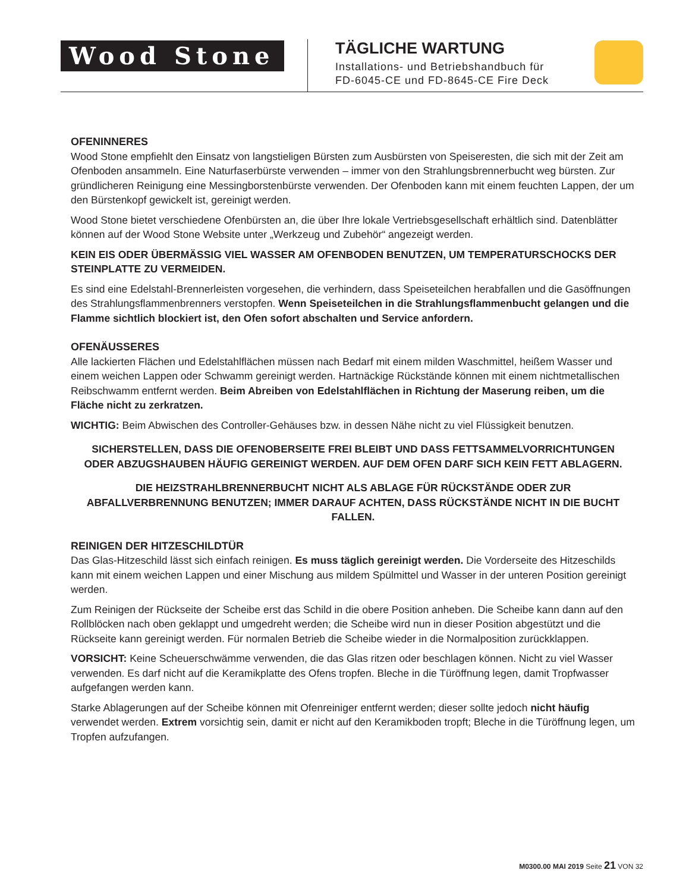Wood Stone
TÄGLICHE WARTUNG
Installations- und Betriebshandbuch für
FD-6045-CE und FD-8645-CE Fire Deck
OFENINNERES
Wood Stone empfiehlt den Einsatz von langstieligen Bürsten zum Ausbürsten von Speiseresten, die sich mit der Zeit am Ofenboden ansammeln. Eine Naturfaserbürste verwenden – immer von den Strahlungsbrennerbucht weg bürsten. Zur gründlicheren Reinigung eine Messingborstenbürste verwenden. Der Ofenboden kann mit einem feuchten Lappen, der um den Bürstenkopf gewickelt ist, gereinigt werden.
Wood Stone bietet verschiedene Ofenbürsten an, die über Ihre lokale Vertriebsgesellschaft erhältlich sind. Datenblätter können auf der Wood Stone Website unter „Werkzeug und Zubehör“ angezeigt werden.
KEIN EIS ODER ÜBERMÄSSIG VIEL WASSER AM OFENBODEN BENUTZEN, UM TEMPERATURSCHOCKS DER STEINPLATTE ZU VERMEIDEN.
Es sind eine Edelstahl-Brennerleisten vorgesehen, die verhindern, dass Speiseteilchen herabfallen und die Gasöffnungen des Strahlungsflammenbrenners verstopfen. Wenn Speiseteilchen in die Strahlungsflammenbucht gelangen und die Flamme sichtlich blockiert ist, den Ofen sofort abschalten und Service anfordern.
OFENÄUSSERES
Alle lackierten Flächen und Edelstahlflächen müssen nach Bedarf mit einem milden Waschmittel, heißem Wasser und einem weichen Lappen oder Schwamm gereinigt werden. Hartnäckige Rückstände können mit einem nichtmetallischen Reibschwamm entfernt werden. Beim Abreiben von Edelstahlflächen in Richtung der Maserung reiben, um die Fläche nicht zu zerkratzen.
WICHTIG: Beim Abwischen des Controller-Gehäuses bzw. in dessen Nähe nicht zu viel Flüssigkeit benutzen.
SICHERSTELLEN, DASS DIE OFENOBERSEITE FREI BLEIBT UND DASS FETTSAMMELVORRICHTUNGEN ODER ABZUGSHAUBEN HÄUFIG GEREINIGT WERDEN. AUF DEM OFEN DARF SICH KEIN FETT ABLAGERN.
DIE HEIZSTRAHLBRENNERBUCHT NICHT ALS ABLAGE FÜR RÜCKSTÄNDE ODER ZUR ABFALLVERBRENNUNG BENUTZEN; IMMER DARAUF ACHTEN, DASS RÜCKSTÄNDE NICHT IN DIE BUCHT FALLEN.
REINIGEN DER HITZESCHILDTÜR
Das Glas-Hitzeschild lässt sich einfach reinigen. Es muss täglich gereinigt werden. Die Vorderseite des Hitzeschilds kann mit einem weichen Lappen und einer Mischung aus mildem Spülmittel und Wasser in der unteren Position gereinigt werden.
Zum Reinigen der Rückseite der Scheibe erst das Schild in die obere Position anheben. Die Scheibe kann dann auf den Rollblöcken nach oben geklappt und umgedreht werden; die Scheibe wird nun in dieser Position abgestützt und die Rückseite kann gereinigt werden. Für normalen Betrieb die Scheibe wieder in die Normalposition zurückklappen.
VORSICHT: Keine Scheuerschwämme verwenden, die das Glas ritzen oder beschlagen können. Nicht zu viel Wasser verwenden. Es darf nicht auf die Keramikplatte des Ofens tropfen. Bleche in die Türöffnung legen, damit Tropfwasser aufgefangen werden kann.
Starke Ablagerungen auf der Scheibe können mit Ofenreiniger entfernt werden; dieser sollte jedoch nicht häufig verwendet werden. Extrem vorsichtig sein, damit er nicht auf den Keramikboden tropft; Bleche in die Türöffnung legen, um Tropfen aufzufangen.
M0300.00 MAI 2019 Seite 21 VON 32